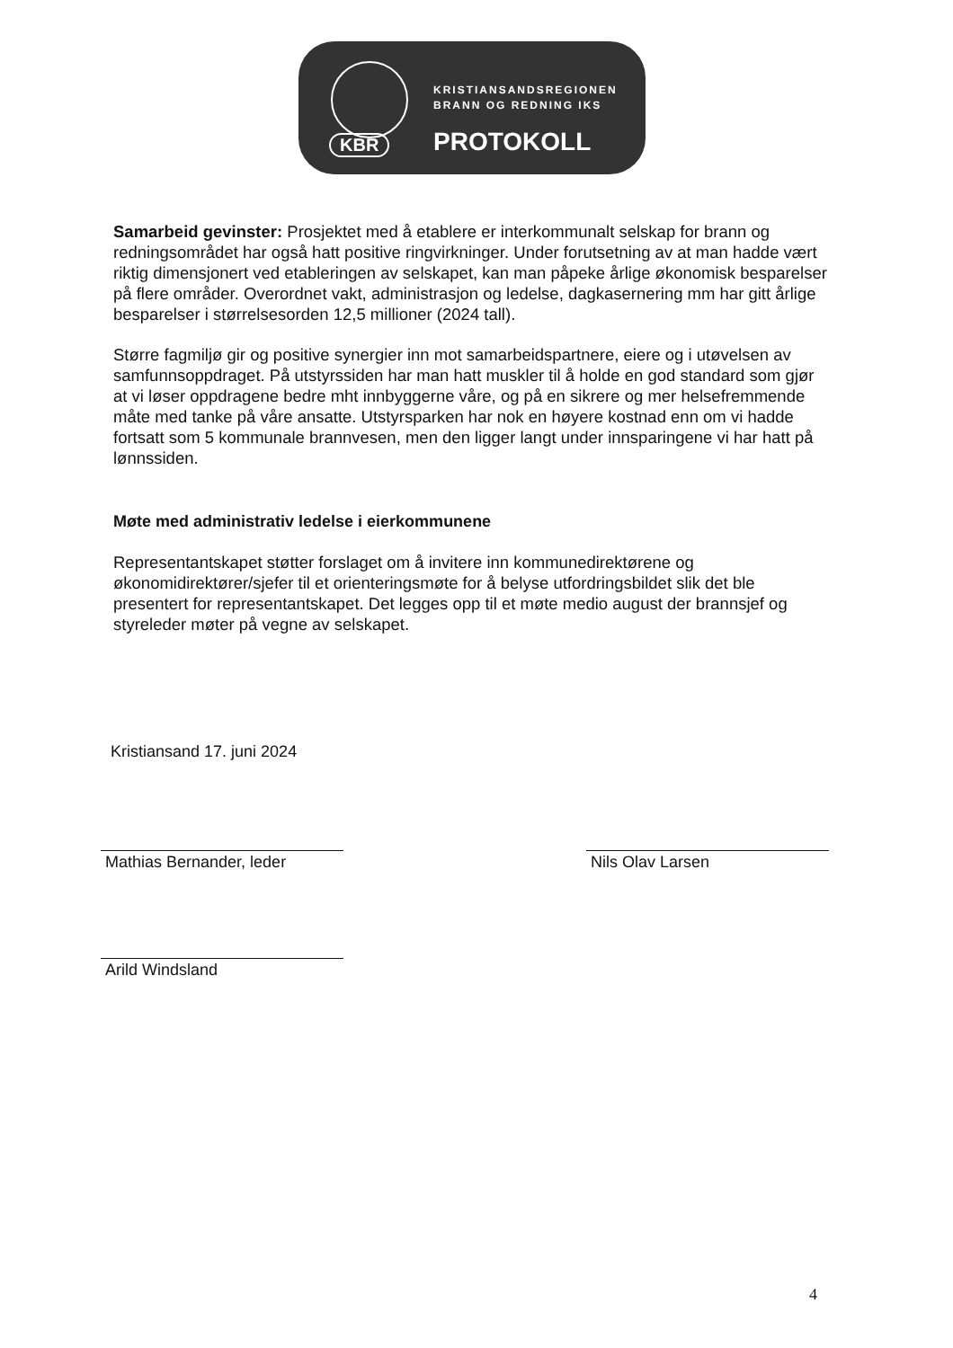KBR
KRISTIANSANDSREGIONEN
BRANN OG REDNING IKS
PROTOKOLL
Samarbeid gevinster: Prosjektet med å etablere er interkommunalt selskap for brann og redningsområdet har også hatt positive ringvirkninger. Under forutsetning av at man hadde vært riktig dimensjonert ved etableringen av selskapet, kan man påpeke årlige økonomisk besparelser på flere områder. Overordnet vakt, administrasjon og ledelse, dagkasernering mm har gitt årlige besparelser i størrelsesorden 12,5 millioner (2024 tall).
Større fagmiljø gir og positive synergier inn mot samarbeidspartnere, eiere og i utøvelsen av samfunnsoppdraget. På utstyrssiden har man hatt muskler til å holde en god standard som gjør at vi løser oppdragene bedre mht innbyggerne våre, og på en sikrere og mer helsefremmende måte med tanke på våre ansatte. Utstyrsparken har nok en høyere kostnad enn om vi hadde fortsatt som 5 kommunale brannvesen, men den ligger langt under innsparingene vi har hatt på lønnssiden.
Møte med administrativ ledelse i eierkommunene
Representantskapet støtter forslaget om å invitere inn kommunedirektørene og økonomidirektører/sjefer til et orienteringsmøte for å belyse utfordringsbildet slik det ble presentert for representantskapet. Det legges opp til et møte medio august der brannsjef og styreleder møter på vegne av selskapet.
Kristiansand 17. juni 2024
Mathias Bernander, leder Nils Olav Larsen
Arild Windsland
4